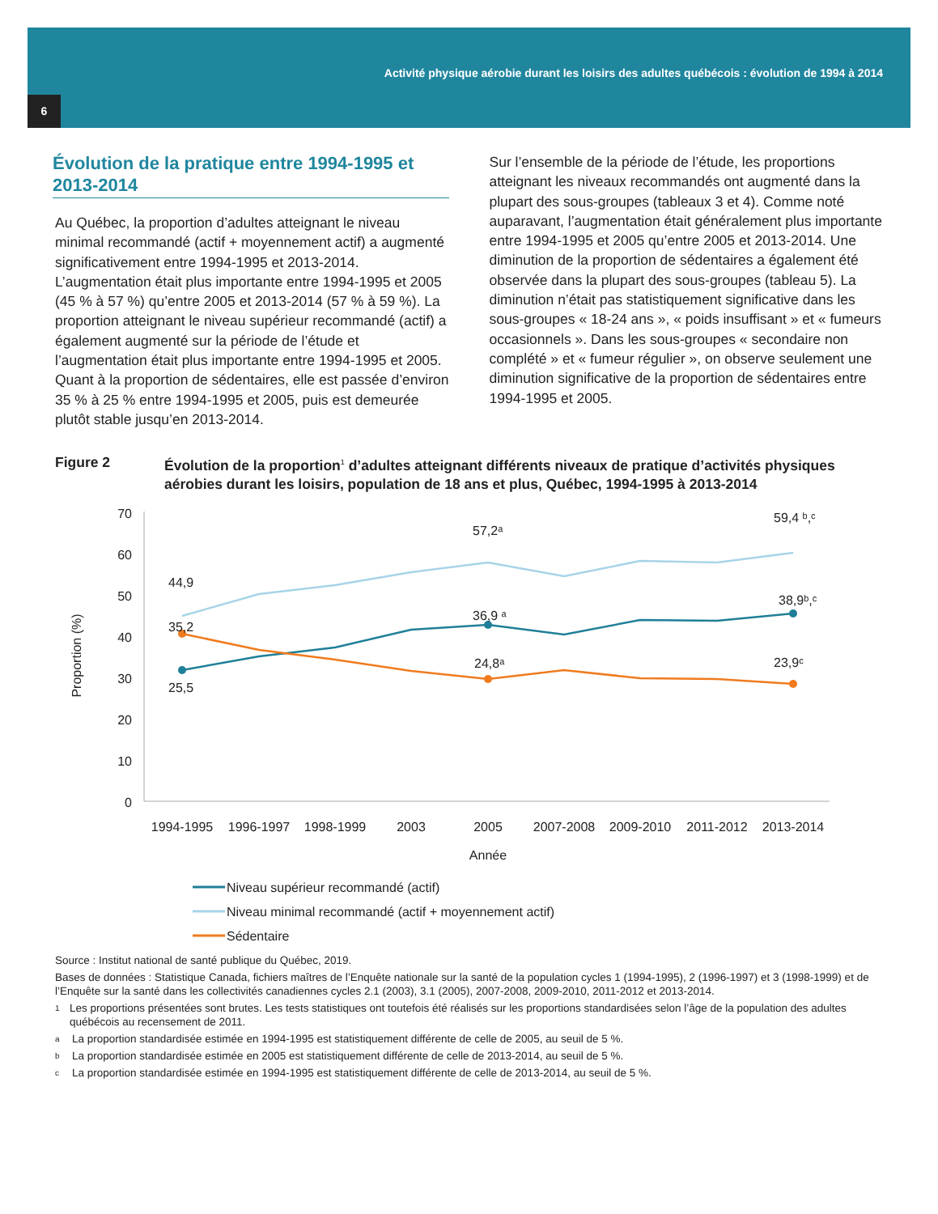Activité physique aérobie durant les loisirs des adultes québécois : évolution de 1994 à 2014
6
Évolution de la pratique entre 1994-1995 et 2013-2014
Au Québec, la proportion d’adultes atteignant le niveau minimal recommandé (actif + moyennement actif) a augmenté significativement entre 1994-1995 et 2013-2014. L’augmentation était plus importante entre 1994-1995 et 2005 (45 % à 57 %) qu’entre 2005 et 2013-2014 (57 % à 59 %). La proportion atteignant le niveau supérieur recommandé (actif) a également augmenté sur la période de l’étude et l’augmentation était plus importante entre 1994-1995 et 2005. Quant à la proportion de sédentaires, elle est passée d’environ 35 % à 25 % entre 1994-1995 et 2005, puis est demeurée plutôt stable jusqu’en 2013-2014.
Sur l’ensemble de la période de l’étude, les proportions atteignant les niveaux recommandés ont augmenté dans la plupart des sous-groupes (tableaux 3 et 4). Comme noté auparavant, l’augmentation était généralement plus importante entre 1994-1995 et 2005 qu’entre 2005 et 2013-2014. Une diminution de la proportion de sédentaires a également été observée dans la plupart des sous-groupes (tableau 5). La diminution n’était pas statistiquement significative dans les sous-groupes « 18-24 ans », « poids insuffisant » et « fumeurs occasionnels ». Dans les sous-groupes « secondaire non complété » et « fumeur régulier », on observe seulement une diminution significative de la proportion de sédentaires entre 1994-1995 et 2005.
Figure 2 Évolution de la proportion<sup>1</sup> d’adultes atteignant différents niveaux de pratique d’activités physiques aérobies durant les loisirs, population de 18 ans et plus, Québec, 1994-1995 à 2013-2014
70
60
50
40
30
20
10
0
Proportion (%)
1994-1995
1996-1997
1998-1999
2003
2005
2007-2008
2009-2010
2011-2012
2013-2014
Année
44,9
35,2
25,5
57,2ᵃ
36,9 ᵃ
24,8ᵃ
59,4 ᵇ,ᶜ
38,9ᵇ,ᶜ
23,9ᶜ
Niveau supérieur recommandé (actif)
Niveau minimal recommandé (actif + moyennement actif)
Sédentaire
Source : Institut national de santé publique du Québec, 2019.
Bases de données : Statistique Canada, fichiers maîtres de l’Enquête nationale sur la santé de la population cycles 1 (1994-1995), 2 (1996-1997) et 3 (1998-1999) et de l’Enquête sur la santé dans les collectivités canadiennes cycles 2.1 (2003), 3.1 (2005), 2007-2008, 2009-2010, 2011-2012 et 2013-2014.
1 Les proportions présentées sont brutes. Les tests statistiques ont toutefois été réalisés sur les proportions standardisées selon l’âge de la population des adultes québécois au recensement de 2011.
a La proportion standardisée estimée en 1994-1995 est statistiquement différente de celle de 2005, au seuil de 5 %.
b La proportion standardisée estimée en 2005 est statistiquement différente de celle de 2013-2014, au seuil de 5 %.
c La proportion standardisée estimée en 1994-1995 est statistiquement différente de celle de 2013-2014, au seuil de 5 %.